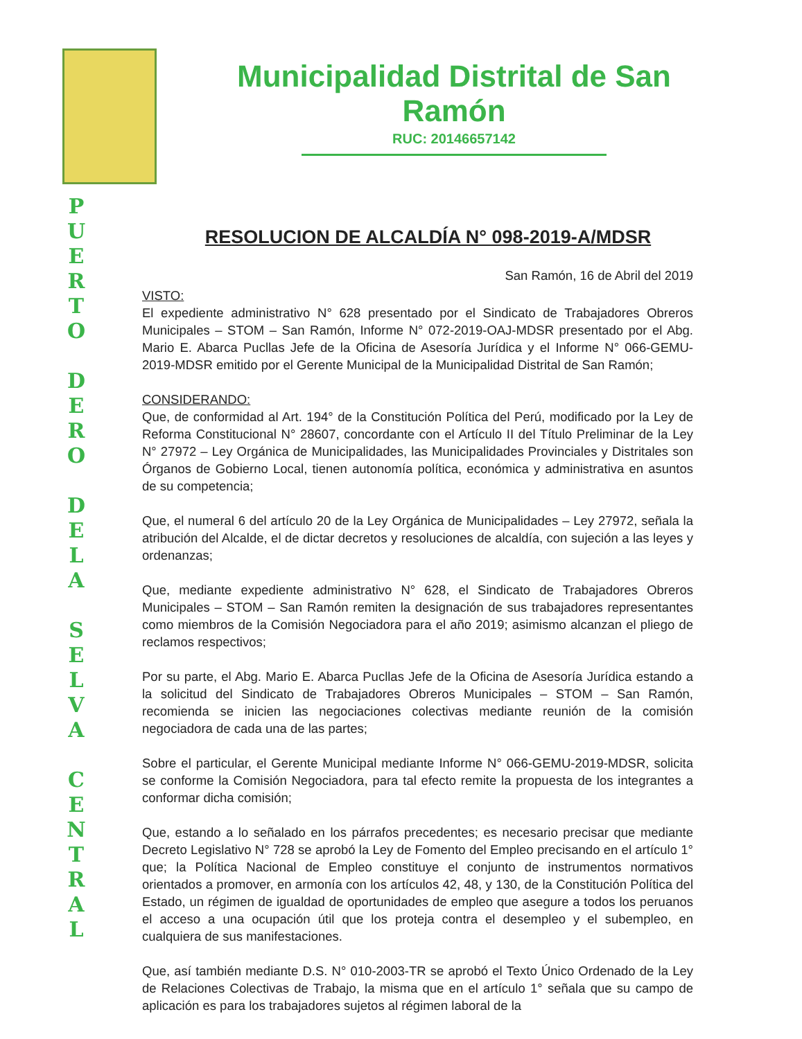P
U
E
R
T
O
D
E
R
O
D
E
L
A
S
E
L
V
A
C
E
N
T
R
A
L
Municipalidad Distrital de San Ramón
RUC: 20146657142
RESOLUCION DE ALCALDÍA N° 098-2019-A/MDSR
San Ramón, 16 de Abril del 2019
VISTO:
El expediente administrativo N° 628 presentado por el Sindicato de Trabajadores Obreros Municipales – STOM – San Ramón, Informe N° 072-2019-OAJ-MDSR presentado por el Abg. Mario E. Abarca Pucllas Jefe de la Oficina de Asesoría Jurídica y el Informe N° 066-GEMU-2019-MDSR emitido por el Gerente Municipal de la Municipalidad Distrital de San Ramón;
CONSIDERANDO:
Que, de conformidad al Art. 194° de la Constitución Política del Perú, modificado por la Ley de Reforma Constitucional N° 28607, concordante con el Artículo II del Título Preliminar de la Ley N° 27972 – Ley Orgánica de Municipalidades, las Municipalidades Provinciales y Distritales son Órganos de Gobierno Local, tienen autonomía política, económica y administrativa en asuntos de su competencia;
Que, el numeral 6 del artículo 20 de la Ley Orgánica de Municipalidades – Ley 27972, señala la atribución del Alcalde, el de dictar decretos y resoluciones de alcaldía, con sujeción a las leyes y ordenanzas;
Que, mediante expediente administrativo N° 628, el Sindicato de Trabajadores Obreros Municipales – STOM – San Ramón remiten la designación de sus trabajadores representantes como miembros de la Comisión Negociadora para el año 2019; asimismo alcanzan el pliego de reclamos respectivos;
Por su parte, el Abg. Mario E. Abarca Pucllas Jefe de la Oficina de Asesoría Jurídica estando a la solicitud del Sindicato de Trabajadores Obreros Municipales – STOM – San Ramón, recomienda se inicien las negociaciones colectivas mediante reunión de la comisión negociadora de cada una de las partes;
Sobre el particular, el Gerente Municipal mediante Informe N° 066-GEMU-2019-MDSR, solicita se conforme la Comisión Negociadora, para tal efecto remite la propuesta de los integrantes a conformar dicha comisión;
Que, estando a lo señalado en los párrafos precedentes; es necesario precisar que mediante Decreto Legislativo N° 728 se aprobó la Ley de Fomento del Empleo precisando en el artículo 1° que; la Política Nacional de Empleo constituye el conjunto de instrumentos normativos orientados a promover, en armonía con los artículos 42, 48, y 130, de la Constitución Política del Estado, un régimen de igualdad de oportunidades de empleo que asegure a todos los peruanos el acceso a una ocupación útil que los proteja contra el desempleo y el subempleo, en cualquiera de sus manifestaciones.
Que, así también mediante D.S. N° 010-2003-TR se aprobó el Texto Único Ordenado de la Ley de Relaciones Colectivas de Trabajo, la misma que en el artículo 1° señala que su campo de aplicación es para los trabajadores sujetos al régimen laboral de la